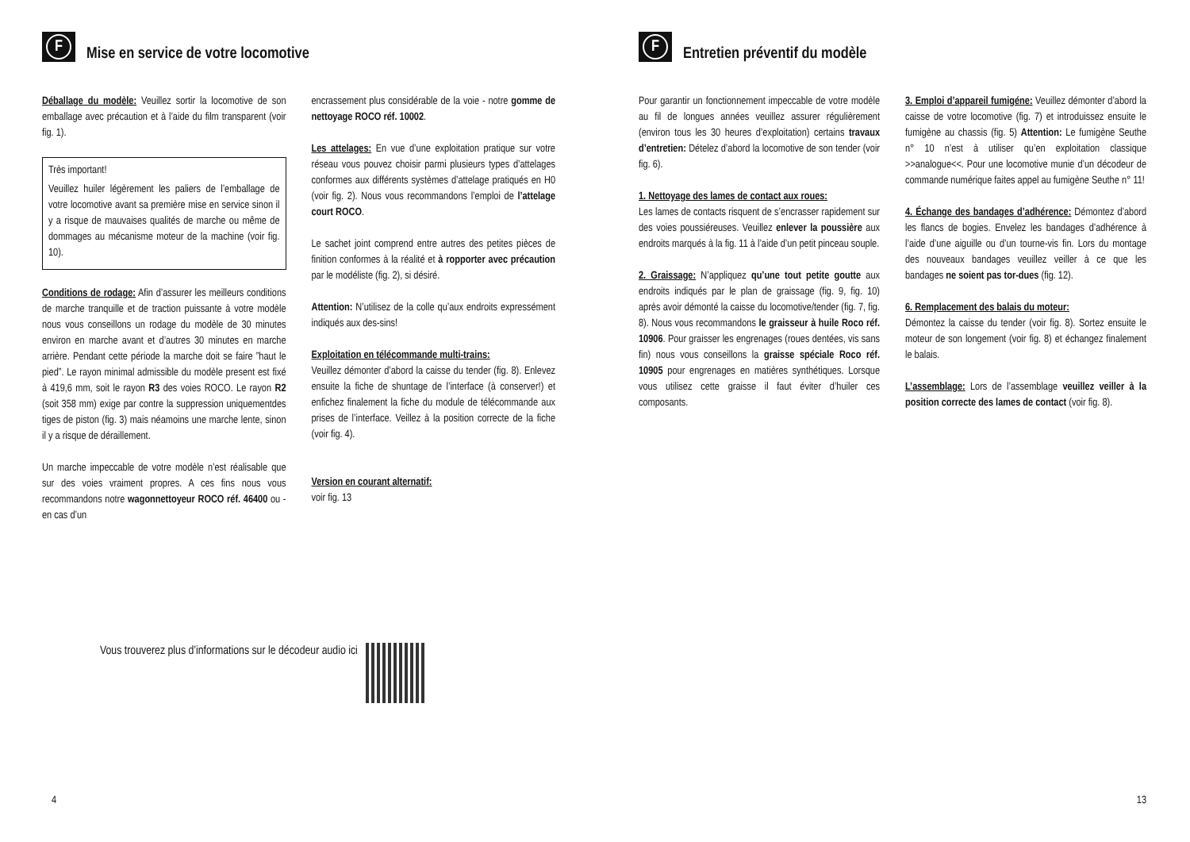F Mise en service de votre locomotive
Déballage du modèle: Veuillez sortir la locomotive de son emballage avec précaution et à l’aide du film transparent (voir fig. 1).
Très important!
Veuillez huiler légèrement les paliers de l’emballage de votre locomotive avant sa première mise en service sinon il y a risque de mauvaises qualités de marche ou même de dommages au mécanisme moteur de la machine (voir fig. 10).
Conditions de rodage: Afin d’assurer les meilleurs conditions de marche tranquille et de traction puissante à votre modèle nous vous conseillons un rodage du modèle de 30 minutes environ en marche avant et d’autres 30 minutes en marche arrière. Pendant cette période la marche doit se faire ”haut le pied”. Le rayon minimal admissible du modèle present est fixé à 419,6 mm, soit le rayon R3 des voies ROCO. Le rayon R2 (soit 358 mm) exige par contre la suppression uniquementdes tiges de piston (fig. 3) mais néamoins une marche lente, sinon il y a risque de déraillement.
Un marche impeccable de votre modèle n’est réalisable que sur des voies vraiment propres. A ces fins nous vous recommandons notre wagonnettoyeur ROCO réf. 46400 ou - en cas d’un
encrassement plus considérable de la voie - notre gomme de nettoyage ROCO réf. 10002.
Les attelages: En vue d’une exploitation pratique sur votre réseau vous pouvez choisir parmi plusieurs types d’attelages conformes aux différents systèmes d’attelage pratiqués en H0 (voir fig. 2). Nous vous recommandons l’emploi de l’attelage court ROCO.
Le sachet joint comprend entre autres des petites pièces de finition conformes à la réalité et à ropporter avec précaution par le modéliste (fig. 2), si désiré.
Attention: N’utilisez de la colle qu’aux endroits expressément indiqués aux des-sins!
Exploitation en télécommande multi-trains:
Veuillez démonter d’abord la caisse du tender (fig. 8). Enlevez ensuite la fiche de shuntage de l’interface (à conserver!) et enfichez finalement la fiche du module de télécommande aux prises de l’interface. Veillez à la position correcte de la fiche (voir fig. 4).
Version en courant alternatif:
voir fig. 13
Vous trouverez plus d’informations sur le décodeur audio ici
4
F Entretien préventif du modèle
Pour garantir un fonctionnement impeccable de votre modèle au fil de longues années veuillez assurer régulièrement (environ tous les 30 heures d’exploitation) certains travaux d’entretien: Dételez d’abord la locomotive de son tender (voir fig. 6).
1. Nettoyage des lames de contact aux roues:
Les lames de contacts risquent de s’encrasser rapidement sur des voies poussiéreuses. Veuillez enlever la poussière aux endroits marqués à la fig. 11 à l’aide d’un petit pinceau souple.
2. Graissage: N’appliquez qu’une tout petite goutte aux endroits indiqués par le plan de graissage (fig. 9, fig. 10) après avoir démonté la caisse du locomotive/tender (fig. 7, fig. 8). Nous vous recommandons le graisseur à huile Roco réf. 10906. Pour graisser les engrenages (roues dentées, vis sans fin) nous vous conseillons la graisse spéciale Roco réf. 10905 pour engrenages en matières synthétiques. Lorsque vous utilisez cette graisse il faut éviter d’huiler ces composants.
3. Emploi d’appareil fumigéne: Veuillez démonter d’abord la caisse de votre locomotive (fig. 7) et introduissez ensuite le fumigène au chassis (fig. 5) Attention: Le fumigène Seuthe n° 10 n’est à utiliser qu’en exploitation classique >>analogue<<. Pour une locomotive munie d’un décodeur de commande numérique faites appel au fumigène Seuthe n° 11!
4. Échange des bandages d’adhérence: Démontez d’abord les flancs de bogies. Envelez les bandages d’adhérence à l’aide d’une aiguille ou d’un tourne-vis fin. Lors du montage des nouveaux bandages veuillez veiller à ce que les bandages ne soient pas tor-dues (fig. 12).
6. Remplacement des balais du moteur:
Démontez la caisse du tender (voir fig. 8). Sortez ensuite le moteur de son longement (voir fig. 8) et échangez finalement le balais.
L’assemblage: Lors de l’assemblage veuillez veiller à la position correcte des lames de contact (voir fig. 8).
13